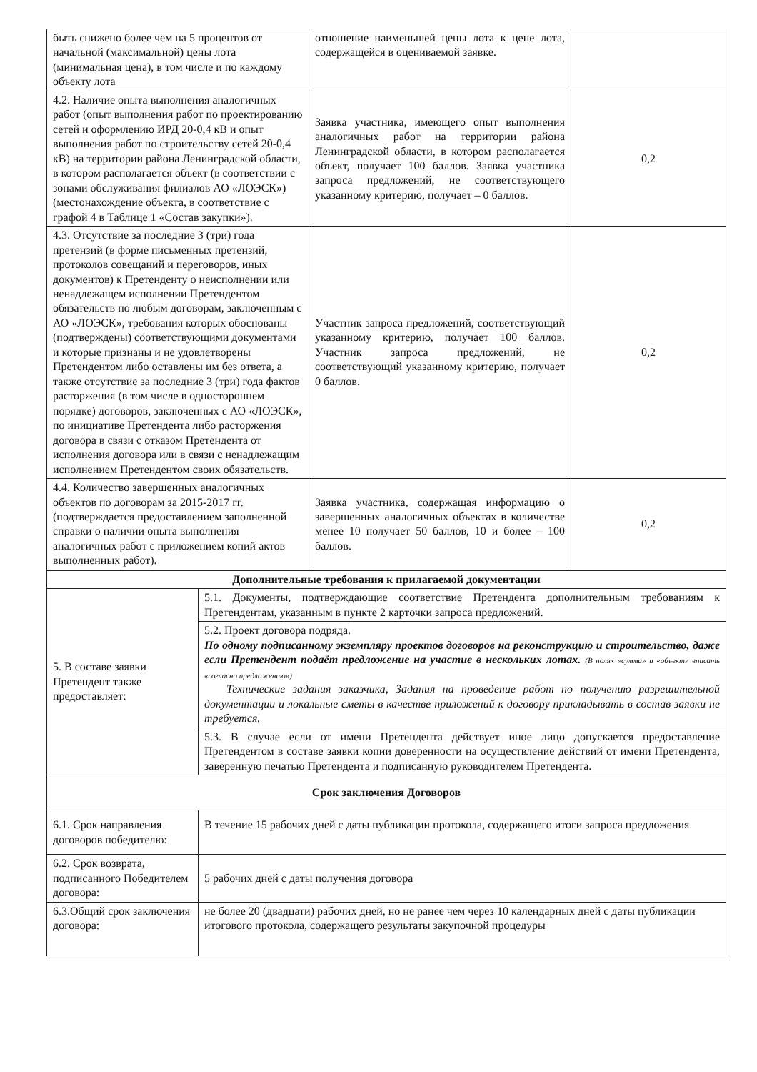| быть снижено более чем на 5 процентов от начальной (максимальной) цены лота (минимальная цена), в том числе и по каждому объекту лота | отношение наименьшей цены лота к цене лота, содержащейся в оцениваемой заявке. | |
| 4.2. Наличие опыта выполнения аналогичных работ (опыт выполнения работ по проектированию сетей и оформлению ИРД 20-0,4 кВ и опыт выполнения работ по строительству сетей 20-0,4 кВ) на территории района Ленинградской области, в котором располагается объект (в соответствии с зонами обслуживания филиалов АО «ЛОЭСК») (местонахождение объекта, в соответствие с графой 4 в Таблице 1 «Состав закупки»). | Заявка участника, имеющего опыт выполнения аналогичных работ на территории района Ленинградской области, в котором располагается объект, получает 100 баллов. Заявка участника запроса предложений, не соответствующего указанному критерию, получает – 0 баллов. | 0,2 |
| 4.3. Отсутствие за последние 3 (три) года претензий (в форме письменных претензий, протоколов совещаний и переговоров, иных документов) к Претенденту о неисполнении или ненадлежащем исполнении Претендентом обязательств по любым договорам, заключенным с АО «ЛОЭСК», требования которых обоснованы (подтверждены) соответствующими документами и которые признаны и не удовлетворены Претендентом либо оставлены им без ответа, а также отсутствие за последние 3 (три) года фактов расторжения (в том числе в одностороннем порядке) договоров, заключенных с АО «ЛОЭСК», по инициативе Претендента либо расторжения договора в связи с отказом Претендента от исполнения договора или в связи с ненадлежащим исполнением Претендентом своих обязательств. | Участник запроса предложений, соответствующий указанному критерию, получает 100 баллов. Участник запроса предложений, не соответствующий указанному критерию, получает 0 баллов. | 0,2 |
| 4.4. Количество завершенных аналогичных объектов по договорам за 2015-2017 гг. (подтверждается предоставлением заполненной справки о наличии опыта выполнения аналогичных работ с приложением копий актов выполненных работ). | Заявка участника, содержащая информацию о завершенных аналогичных объектах в количестве менее 10 получает 50 баллов, 10 и более – 100 баллов. | 0,2 |
| Дополнительные требования к прилагаемой документации | |
| --- | --- |
| 5. В составе заявки Претендент также предоставляет: | 5.1. Документы, подтверждающие соответствие Претендента дополнительным требованиям к Претендентам, указанным в пункте 2 карточки запроса предложений. |
| | 5.2. Проект договора подряда. По одному подписанному экземпляру проектов договоров на реконструкцию и строительство, даже если Претендент подаёт предложение на участие в нескольких лотах. (В полях «сумма» и «объект» вписать «согласно предложению») Технические задания заказчика, Задания на проведение работ по получению разрешительной документации и локальные сметы в качестве приложений к договору прикладывать в состав заявки не требуется. |
| | 5.3. В случае если от имени Претендента действует иное лицо допускается предоставление Претендентом в составе заявки копии доверенности на осуществление действий от имени Претендента, заверенную печатью Претендента и подписанную руководителем Претендента. |
| Срок заключения Договоров | |
| 6.1. Срок направления договоров победителю: | В течение 15 рабочих дней с даты публикации протокола, содержащего итоги запроса предложения |
| 6.2. Срок возврата, подписанного Победителем договора: | 5 рабочих дней с даты получения договора |
| 6.3.Общий срок заключения договора: | не более 20 (двадцати) рабочих дней, но не ранее чем через 10 календарных дней с даты публикации итогового протокола, содержащего результаты закупочной процедуры |